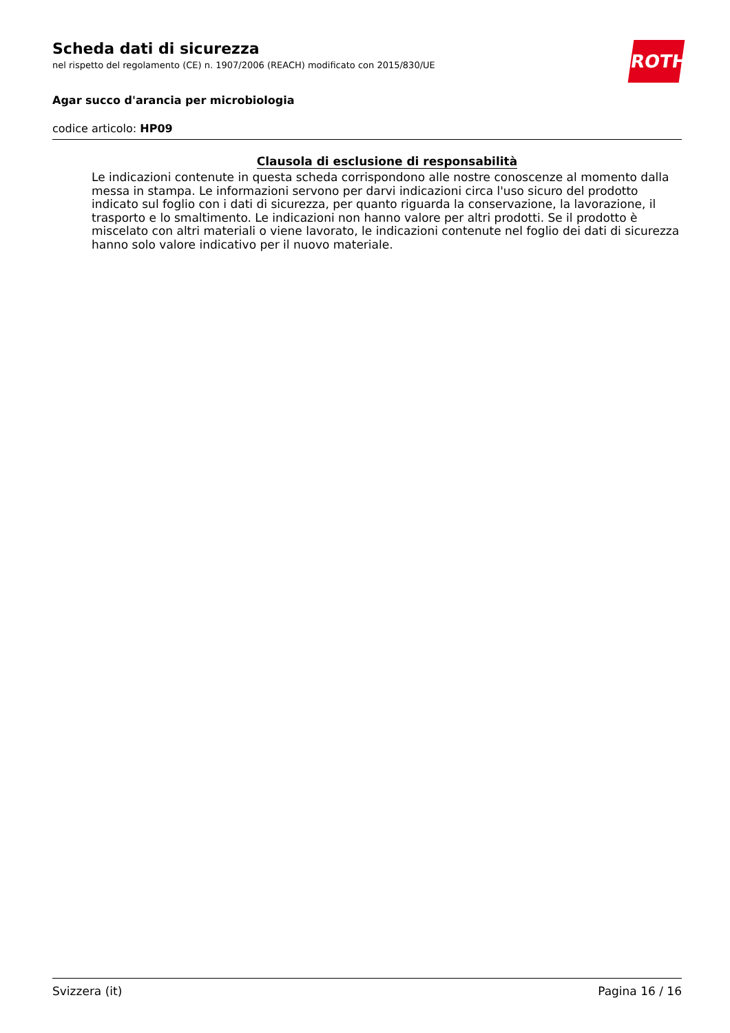ROTH
Scheda dati di sicurezza
nel rispetto del regolamento (CE) n. 1907/2006 (REACH) modificato con 2015/830/UE
Agar succo d'arancia per microbiologia
codice articolo: HP09
Clausola di esclusione di responsabilità
Le indicazioni contenute in questa scheda corrispondono alle nostre conoscenze al momento dalla messa in stampa. Le informazioni servono per darvi indicazioni circa l'uso sicuro del prodotto indicato sul foglio con i dati di sicurezza, per quanto riguarda la conservazione, la lavorazione, il trasporto e lo smaltimento. Le indicazioni non hanno valore per altri prodotti. Se il prodotto è miscelato con altri materiali o viene lavorato, le indicazioni contenute nel foglio dei dati di sicurezza hanno solo valore indicativo per il nuovo materiale.
Svizzera (it) Pagina 16 / 16